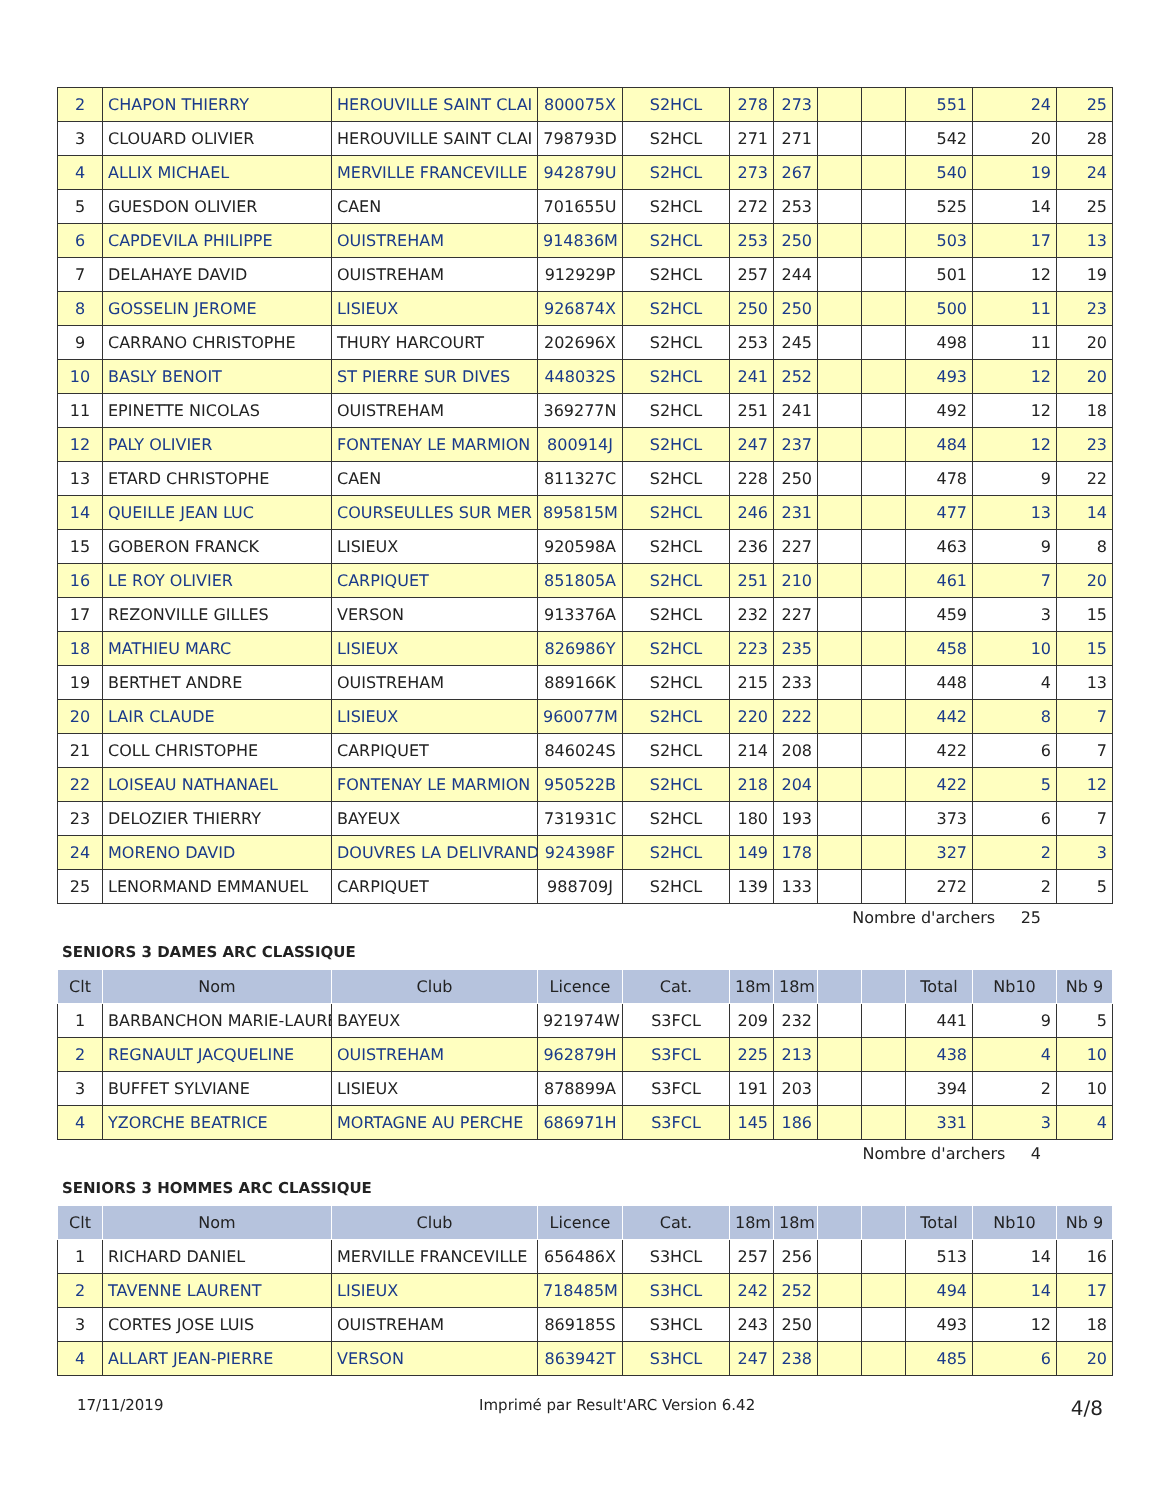| 2 | CHAPON THIERRY | HEROUVILLE SAINT CLAI | 800075X | S2HCL | 278 | 273 | | | 551 | 24 | 25 |
| 3 | CLOUARD OLIVIER | HEROUVILLE SAINT CLAI | 798793D | S2HCL | 271 | 271 | | | 542 | 20 | 28 |
| 4 | ALLIX MICHAEL | MERVILLE FRANCEVILLE | 942879U | S2HCL | 273 | 267 | | | 540 | 19 | 24 |
| 5 | GUESDON OLIVIER | CAEN | 701655U | S2HCL | 272 | 253 | | | 525 | 14 | 25 |
| 6 | CAPDEVILA PHILIPPE | OUISTREHAM | 914836M | S2HCL | 253 | 250 | | | 503 | 17 | 13 |
| 7 | DELAHAYE DAVID | OUISTREHAM | 912929P | S2HCL | 257 | 244 | | | 501 | 12 | 19 |
| 8 | GOSSELIN JEROME | LISIEUX | 926874X | S2HCL | 250 | 250 | | | 500 | 11 | 23 |
| 9 | CARRANO CHRISTOPHE | THURY HARCOURT | 202696X | S2HCL | 253 | 245 | | | 498 | 11 | 20 |
| 10 | BASLY BENOIT | ST PIERRE SUR DIVES | 448032S | S2HCL | 241 | 252 | | | 493 | 12 | 20 |
| 11 | EPINETTE NICOLAS | OUISTREHAM | 369277N | S2HCL | 251 | 241 | | | 492 | 12 | 18 |
| 12 | PALY OLIVIER | FONTENAY LE MARMION | 800914J | S2HCL | 247 | 237 | | | 484 | 12 | 23 |
| 13 | ETARD CHRISTOPHE | CAEN | 811327C | S2HCL | 228 | 250 | | | 478 | 9 | 22 |
| 14 | QUEILLE JEAN LUC | COURSEULLES SUR MER | 895815M | S2HCL | 246 | 231 | | | 477 | 13 | 14 |
| 15 | GOBERON FRANCK | LISIEUX | 920598A | S2HCL | 236 | 227 | | | 463 | 9 | 8 |
| 16 | LE ROY OLIVIER | CARPIQUET | 851805A | S2HCL | 251 | 210 | | | 461 | 7 | 20 |
| 17 | REZONVILLE GILLES | VERSON | 913376A | S2HCL | 232 | 227 | | | 459 | 3 | 15 |
| 18 | MATHIEU MARC | LISIEUX | 826986Y | S2HCL | 223 | 235 | | | 458 | 10 | 15 |
| 19 | BERTHET ANDRE | OUISTREHAM | 889166K | S2HCL | 215 | 233 | | | 448 | 4 | 13 |
| 20 | LAIR CLAUDE | LISIEUX | 960077M | S2HCL | 220 | 222 | | | 442 | 8 | 7 |
| 21 | COLL CHRISTOPHE | CARPIQUET | 846024S | S2HCL | 214 | 208 | | | 422 | 6 | 7 |
| 22 | LOISEAU NATHANAEL | FONTENAY LE MARMION | 950522B | S2HCL | 218 | 204 | | | 422 | 5 | 12 |
| 23 | DELOZIER THIERRY | BAYEUX | 731931C | S2HCL | 180 | 193 | | | 373 | 6 | 7 |
| 24 | MORENO DAVID | DOUVRES LA DELIVRAND | 924398F | S2HCL | 149 | 178 | | | 327 | 2 | 3 |
| 25 | LENORMAND EMMANUEL | CARPIQUET | 988709J | S2HCL | 139 | 133 | | | 272 | 2 | 5 |
Nombre d'archers 25
SENIORS 3 DAMES ARC CLASSIQUE
| Clt | Nom | Club | Licence | Cat. | 18m | 18m | | | Total | Nb10 | Nb 9 |
| --- | --- | --- | --- | --- | --- | --- | --- | --- | --- | --- | --- |
| 1 | BARBANCHON MARIE-LAURE | BAYEUX | 921974W | S3FCL | 209 | 232 | | | 441 | 9 | 5 |
| 2 | REGNAULT JACQUELINE | OUISTREHAM | 962879H | S3FCL | 225 | 213 | | | 438 | 4 | 10 |
| 3 | BUFFET SYLVIANE | LISIEUX | 878899A | S3FCL | 191 | 203 | | | 394 | 2 | 10 |
| 4 | YZORCHE BEATRICE | MORTAGNE AU PERCHE | 686971H | S3FCL | 145 | 186 | | | 331 | 3 | 4 |
Nombre d'archers 4
SENIORS 3 HOMMES ARC CLASSIQUE
| Clt | Nom | Club | Licence | Cat. | 18m | 18m | | | Total | Nb10 | Nb 9 |
| --- | --- | --- | --- | --- | --- | --- | --- | --- | --- | --- | --- |
| 1 | RICHARD DANIEL | MERVILLE FRANCEVILLE | 656486X | S3HCL | 257 | 256 | | | 513 | 14 | 16 |
| 2 | TAVENNE LAURENT | LISIEUX | 718485M | S3HCL | 242 | 252 | | | 494 | 14 | 17 |
| 3 | CORTES JOSE LUIS | OUISTREHAM | 869185S | S3HCL | 243 | 250 | | | 493 | 12 | 18 |
| 4 | ALLART JEAN-PIERRE | VERSON | 863942T | S3HCL | 247 | 238 | | | 485 | 6 | 20 |
17/11/2019 Imprimé par Result'ARC Version 6.42 4/8